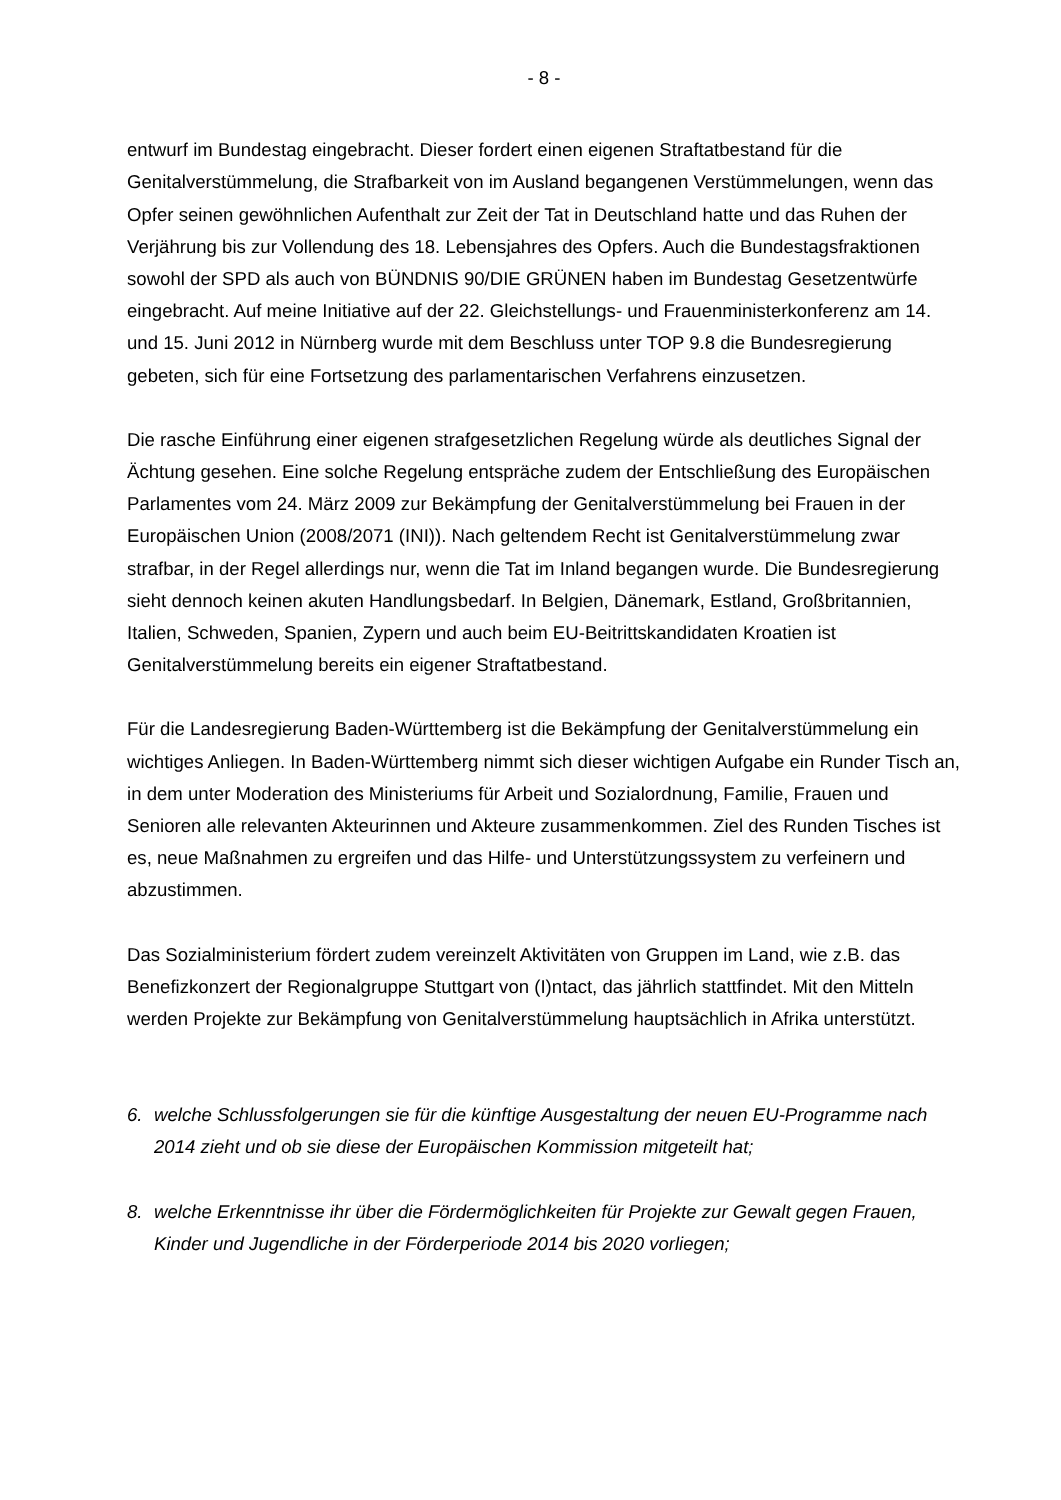- 8 -
entwurf im Bundestag eingebracht. Dieser fordert einen eigenen Straftatbestand für die Genitalverstümmelung, die Strafbarkeit von im Ausland begangenen Verstümmelungen, wenn das Opfer seinen gewöhnlichen Aufenthalt zur Zeit der Tat in Deutschland hatte und das Ruhen der Verjährung bis zur Vollendung des 18. Lebensjahres des Opfers. Auch die Bundestagsfraktionen sowohl der SPD als auch von BÜNDNIS 90/DIE GRÜNEN haben im Bundestag Gesetzentwürfe eingebracht. Auf meine Initiative auf der 22. Gleichstellungs- und Frauenministerkonferenz am 14. und 15. Juni 2012 in Nürnberg wurde mit dem Beschluss unter TOP 9.8 die Bundesregierung gebeten, sich für eine Fortsetzung des parlamentarischen Verfahrens einzusetzen.
Die rasche Einführung einer eigenen strafgesetzlichen Regelung würde als deutliches Signal der Ächtung gesehen. Eine solche Regelung entspräche zudem der Entschließung des Europäischen Parlamentes vom 24. März 2009 zur Bekämpfung der Genitalverstümmelung bei Frauen in der Europäischen Union (2008/2071 (INI)). Nach geltendem Recht ist Genitalverstümmelung zwar strafbar, in der Regel allerdings nur, wenn die Tat im Inland begangen wurde. Die Bundesregierung sieht dennoch keinen akuten Handlungsbedarf. In Belgien, Dänemark, Estland, Großbritannien, Italien, Schweden, Spanien, Zypern und auch beim EU-Beitrittskandidaten Kroatien ist Genitalverstümmelung bereits ein eigener Straftatbestand.
Für die Landesregierung Baden-Württemberg ist die Bekämpfung der Genitalverstümmelung ein wichtiges Anliegen. In Baden-Württemberg nimmt sich dieser wichtigen Aufgabe ein Runder Tisch an, in dem unter Moderation des Ministeriums für Arbeit und Sozialordnung, Familie, Frauen und Senioren alle relevanten Akteurinnen und Akteure zusammenkommen. Ziel des Runden Tisches ist es, neue Maßnahmen zu ergreifen und das Hilfe- und Unterstützungssystem zu verfeinern und abzustimmen.
Das Sozialministerium fördert zudem vereinzelt Aktivitäten von Gruppen im Land, wie z.B. das Benefizkonzert der Regionalgruppe Stuttgart von (I)ntact, das jährlich stattfindet. Mit den Mitteln werden Projekte zur Bekämpfung von Genitalverstümmelung hauptsächlich in Afrika unterstützt.
6. welche Schlussfolgerungen sie für die künftige Ausgestaltung der neuen EU-Programme nach 2014 zieht und ob sie diese der Europäischen Kommission mitgeteilt hat;
8. welche Erkenntnisse ihr über die Fördermöglichkeiten für Projekte zur Gewalt gegen Frauen, Kinder und Jugendliche in der Förderperiode 2014 bis 2020 vorliegen;